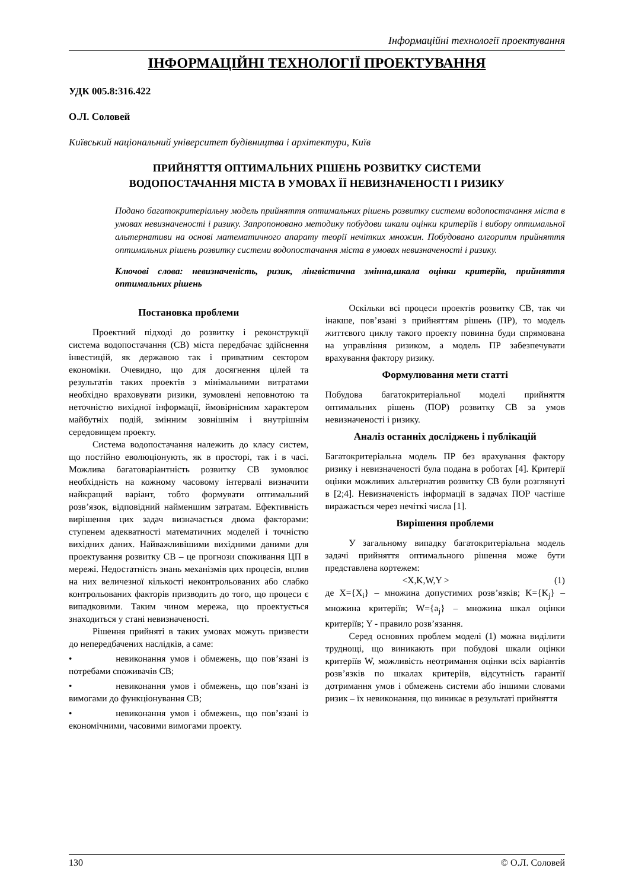Інформаційні технології проектування
ІНФОРМАЦІЙНІ ТЕХНОЛОГІЇ ПРОЕКТУВАННЯ
УДК 005.8:316.422
О.Л. Соловей
Київський національний університет будівництва і архітектури, Київ
ПРИЙНЯТТЯ ОПТИМАЛЬНИХ РІШЕНЬ РОЗВИТКУ СИСТЕМИ
ВОДОПОСТАЧАННЯ МІСТА В УМОВАХ ЇЇ НЕВИЗНАЧЕНОСТІ І РИЗИКУ
Подано багатокритеріальну модель прийняття оптимальних рішень розвитку системи водопостачання міста в умовах невизначеності і ризику. Запропоновано методику побудови шкали оцінки критеріїв і вибору оптимальної альтернативи на основі математичного апарату теорії нечітких множин. Побудовано алгоритм прийняття оптимальних рішень розвитку системи водопостачання міста в умовах невизначеності і ризику.
Ключові слова: невизначеність, ризик, лінгвістична змінна,шкала оцінки критеріїв, прийняття оптимальних рішень
Постановка проблеми
Проектний підході до розвитку і реконструкції система водопостачання (СВ) міста передбачає здійснення інвестицій, як державою так і приватним сектором економіки. Очевидно, що для досягнення цілей та результатів таких проектів з мінімальними витратами необхідно враховувати ризики, зумовлені неповнотою та неточністю вихідної інформації, ймовірнісним характером майбутніх подій, змінним зовнішнім і внутрішнім середовищем проекту.
Система водопостачання належить до класу систем, що постійно еволюціонують, як в просторі, так і в часі. Можлива багатоваріантність розвитку СВ зумовлює необхідність на кожному часовому інтервалі визначити найкращий варіант, тобто формувати оптимальний розв’язок, відповідний найменшим затратам. Ефективність вирішення цих задач визначається двома факторами: ступенем адекватності математичних моделей і точністю вихідних даних. Найважливішими вихідними даними для проектування розвитку СВ – це прогнози споживання ЦП в мережі. Недостатність знань механізмів цих процесів, вплив на них величезної кількості неконтрольованих або слабко контрольованих факторів призводить до того, що процеси є випадковими. Таким чином мережа, що проектується знаходиться у стані невизначеності.
Рішення прийняті в таких умовах можуть призвести до непередбачених наслідків, а саме:
• невиконання умов і обмежень, що пов’язані із потребами споживачів СВ;
• невиконання умов і обмежень, що пов’язані із вимогами до функціонування СВ;
• невиконання умов і обмежень, що пов’язані із економічними, часовими вимогами проекту.
Оскільки всі процеси проектів розвитку СВ, так чи інакше, пов’язані з прийняттям рішень (ПР), то модель життєвого циклу такого проекту повинна буди спрямована на управління ризиком, а модель ПР забезпечувати врахування фактору ризику.
Формулювання мети статті
Побудова багатокритеріальної моделі прийняття оптимальних рішень (ПОР) розвитку СВ за умов невизначеності і ризику.
Аналіз останніх досліджень і публікацій
Багатокритеріальна модель ПР без врахування фактору ризику і невизначеності була подана в роботах [4]. Критерії оцінки можливих альтернатив розвитку СВ були розглянуті в [2;4]. Невизначеність інформації в задачах ПОР частіше виражається через нечіткі числа [1].
Вирішення проблеми
У загальному випадку багатокритеріальна модель задачі прийняття оптимального рішення може бути представлена кортежем:
<X,K,W,Y > (1)
де X={X<sub>i</sub>} – множина допустимих розв’язків; K={K<sub>j</sub>} – множина критеріїв; W={a<sub>j</sub>} – множина шкал оцінки критеріїв; Y - правило розв’язання.
Серед основних проблем моделі (1) можна виділити труднощі, що виникають при побудові шкали оцінки критеріїв W, можливість неотримання оцінки всіх варіантів розв’язків по шкалах критеріїв, відсутність гарантії дотримання умов і обмежень системи або іншими словами ризик – їх невиконання, що виникає в результаті прийняття
130 © О.Л. Соловей